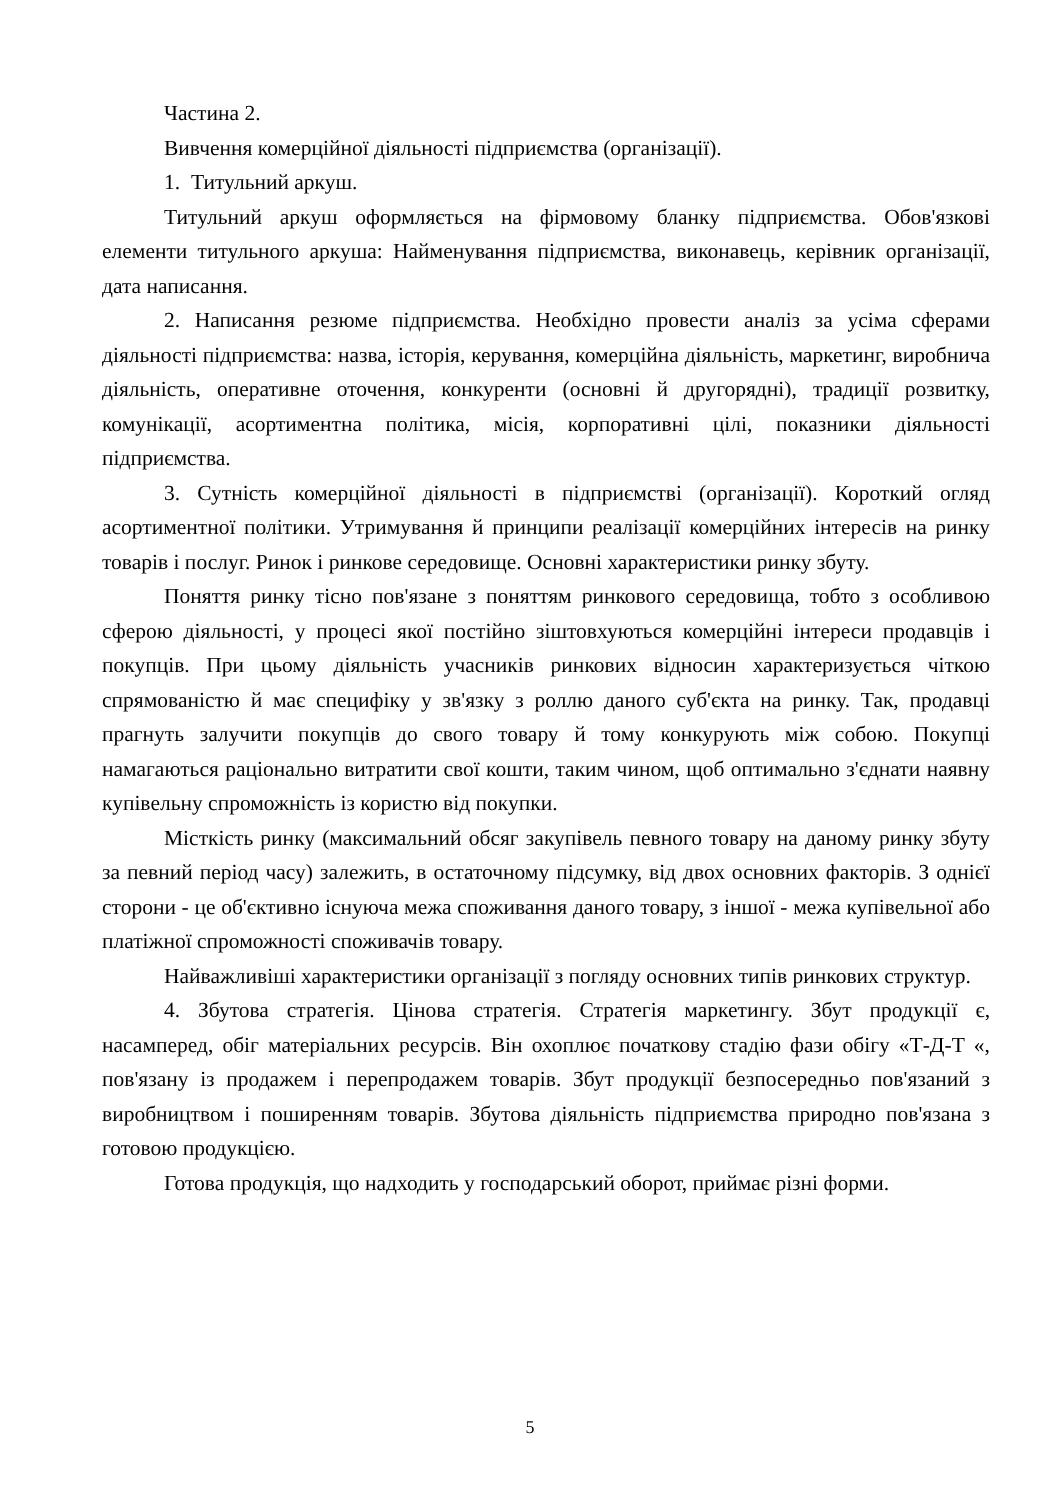Частина 2.
Вивчення комерційної діяльності підприємства (організації).
1. Титульний аркуш.
Титульний аркуш оформляється на фірмовому бланку підприємства. Обов'язкові елементи титульного аркуша: Найменування підприємства, виконавець, керівник організації, дата написання.
2. Написання резюме підприємства. Необхідно провести аналіз за усіма сферами діяльності підприємства: назва, історія, керування, комерційна діяльність, маркетинг, виробнича діяльність, оперативне оточення, конкуренти (основні й другорядні), традиції розвитку, комунікації, асортиментна політика, місія, корпоративні цілі, показники діяльності підприємства.
3. Сутність комерційної діяльності в підприємстві (організації). Короткий огляд асортиментної політики. Утримування й принципи реалізації комерційних інтересів на ринку товарів і послуг. Ринок і ринкове середовище. Основні характеристики ринку збуту.
Поняття ринку тісно пов'язане з поняттям ринкового середовища, тобто з особливою сферою діяльності, у процесі якої постійно зіштовхуються комерційні інтереси продавців і покупців. При цьому діяльність учасників ринкових відносин характеризується чіткою спрямованістю й має специфіку у зв'язку з роллю даного суб'єкта на ринку. Так, продавці прагнуть залучити покупців до свого товару й тому конкурують між собою. Покупці намагаються раціонально витратити свої кошти, таким чином, щоб оптимально з'єднати наявну купівельну спроможність із користю від покупки.
Місткість ринку (максимальний обсяг закупівель певного товару на даному ринку збуту за певний період часу) залежить, в остаточному підсумку, від двох основних факторів. З однієї сторони - це об'єктивно існуюча межа споживання даного товару, з іншої - межа купівельної або платіжної спроможності споживачів товару.
Найважливіші характеристики організації з погляду основних типів ринкових структур.
4. Збутова стратегія. Цінова стратегія. Стратегія маркетингу. Збут продукції є, насамперед, обіг матеріальних ресурсів. Він охоплює початкову стадію фази обігу «Т-Д-Т «, пов'язану із продажем і перепродажем товарів. Збут продукції безпосередньо пов'язаний з виробництвом і поширенням товарів. Збутова діяльність підприємства природно пов'язана з готовою продукцією.
Готова продукція, що надходить у господарський оборот, приймає різні форми.
5